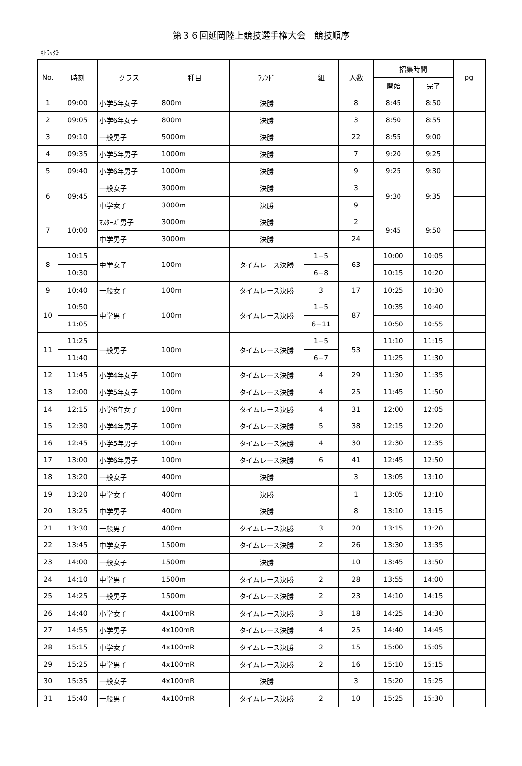第３６回延岡陸上競技選手権大会　競技順序
《ﾄﾗｯｸ》
| No. | 時刻 | クラス | 種目 | ﾗｳﾝﾄﾞ | 組 | 人数 | 招集時間 | | pg |
| --- | --- | --- | --- | --- | --- | --- | --- | --- | --- |
| | | | | | | | 開始 | 完了 | |
| 1 | 09:00 | 小学5年女子 | 800m | 決勝 | | 8 | 8:45 | 8:50 | |
| 2 | 09:05 | 小学6年女子 | 800m | 決勝 | | 3 | 8:50 | 8:55 | |
| 3 | 09:10 | 一般男子 | 5000m | 決勝 | | 22 | 8:55 | 9:00 | |
| 4 | 09:35 | 小学5年男子 | 1000m | 決勝 | | 7 | 9:20 | 9:25 | |
| 5 | 09:40 | 小学6年男子 | 1000m | 決勝 | | 9 | 9:25 | 9:30 | |
| 6 | 09:45 | 一般女子 | 3000m | 決勝 | | 3 | 9:30 | 9:35 | |
| | | 中学女子 | 3000m | 決勝 | | 9 | | | |
| 7 | 10:00 | ﾏｽﾀｰｽﾞ男子 | 3000m | 決勝 | | 2 | 9:45 | 9:50 | |
| | | 中学男子 | 3000m | 決勝 | | 24 | | | |
| 8 | 10:15 | 中学女子 | 100m | タイムレース決勝 | 1−5 | 63 | 10:00 | 10:05 | |
| | 10:30 | | | | 6−8 | | 10:15 | 10:20 | |
| 9 | 10:40 | 一般女子 | 100m | タイムレース決勝 | 3 | 17 | 10:25 | 10:30 | |
| 10 | 10:50 | 中学男子 | 100m | タイムレース決勝 | 1−5 | 87 | 10:35 | 10:40 | |
| | 11:05 | | | | 6−11 | | 10:50 | 10:55 | |
| 11 | 11:25 | 一般男子 | 100m | タイムレース決勝 | 1−5 | 53 | 11:10 | 11:15 | |
| | 11:40 | | | | 6−7 | | 11:25 | 11:30 | |
| 12 | 11:45 | 小学4年女子 | 100m | タイムレース決勝 | 4 | 29 | 11:30 | 11:35 | |
| 13 | 12:00 | 小学5年女子 | 100m | タイムレース決勝 | 4 | 25 | 11:45 | 11:50 | |
| 14 | 12:15 | 小学6年女子 | 100m | タイムレース決勝 | 4 | 31 | 12:00 | 12:05 | |
| 15 | 12:30 | 小学4年男子 | 100m | タイムレース決勝 | 5 | 38 | 12:15 | 12:20 | |
| 16 | 12:45 | 小学5年男子 | 100m | タイムレース決勝 | 4 | 30 | 12:30 | 12:35 | |
| 17 | 13:00 | 小学6年男子 | 100m | タイムレース決勝 | 6 | 41 | 12:45 | 12:50 | |
| 18 | 13:20 | 一般女子 | 400m | 決勝 | | 3 | 13:05 | 13:10 | |
| 19 | 13:20 | 中学女子 | 400m | 決勝 | | 1 | 13:05 | 13:10 | |
| 20 | 13:25 | 中学男子 | 400m | 決勝 | | 8 | 13:10 | 13:15 | |
| 21 | 13:30 | 一般男子 | 400m | タイムレース決勝 | 3 | 20 | 13:15 | 13:20 | |
| 22 | 13:45 | 中学女子 | 1500m | タイムレース決勝 | 2 | 26 | 13:30 | 13:35 | |
| 23 | 14:00 | 一般女子 | 1500m | 決勝 | | 10 | 13:45 | 13:50 | |
| 24 | 14:10 | 中学男子 | 1500m | タイムレース決勝 | 2 | 28 | 13:55 | 14:00 | |
| 25 | 14:25 | 一般男子 | 1500m | タイムレース決勝 | 2 | 23 | 14:10 | 14:15 | |
| 26 | 14:40 | 小学女子 | 4x100mR | タイムレース決勝 | 3 | 18 | 14:25 | 14:30 | |
| 27 | 14:55 | 小学男子 | 4x100mR | タイムレース決勝 | 4 | 25 | 14:40 | 14:45 | |
| 28 | 15:15 | 中学女子 | 4x100mR | タイムレース決勝 | 2 | 15 | 15:00 | 15:05 | |
| 29 | 15:25 | 中学男子 | 4x100mR | タイムレース決勝 | 2 | 16 | 15:10 | 15:15 | |
| 30 | 15:35 | 一般女子 | 4x100mR | 決勝 | | 3 | 15:20 | 15:25 | |
| 31 | 15:40 | 一般男子 | 4x100mR | タイムレース決勝 | 2 | 10 | 15:25 | 15:30 | |